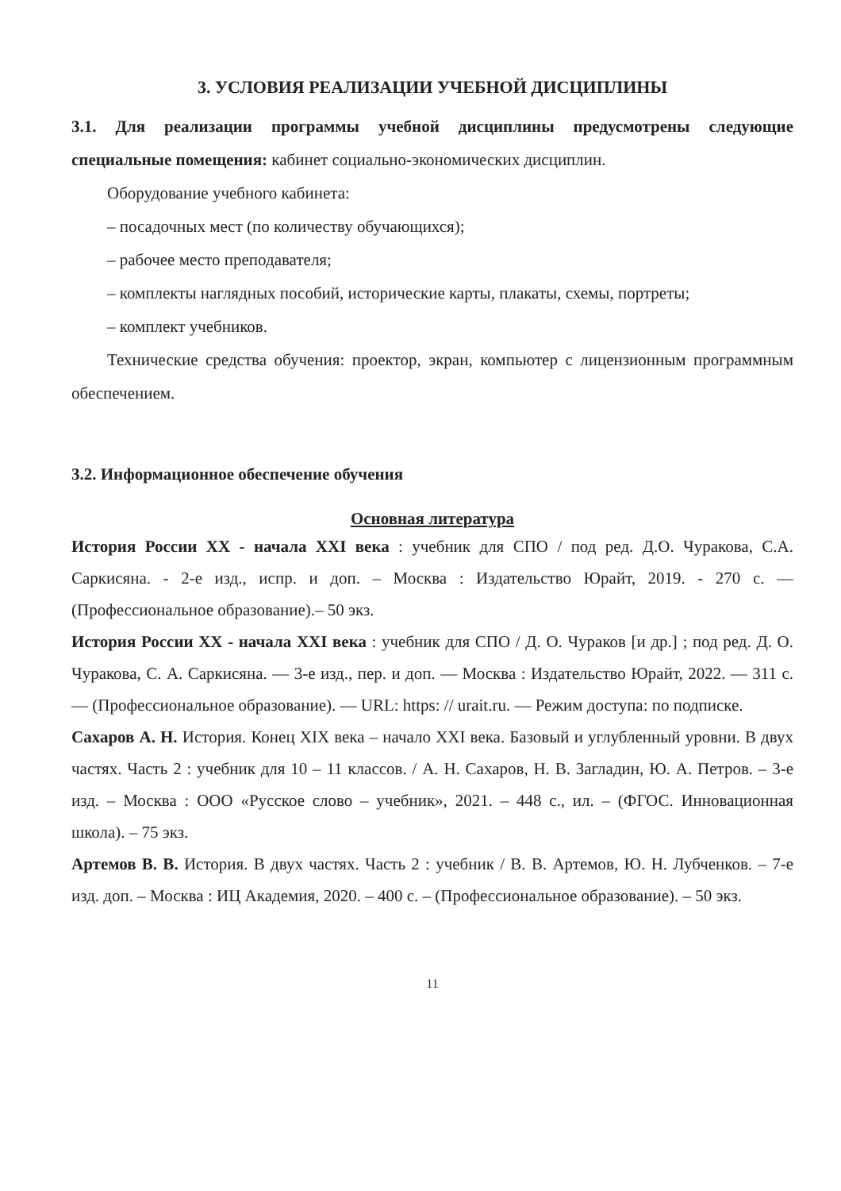3. УСЛОВИЯ РЕАЛИЗАЦИИ УЧЕБНОЙ ДИСЦИПЛИНЫ
3.1. Для реализации программы учебной дисциплины предусмотрены следующие специальные помещения: кабинет социально-экономических дисциплин.
Оборудование учебного кабинета:
– посадочных мест (по количеству обучающихся);
– рабочее место преподавателя;
– комплекты наглядных пособий, исторические карты, плакаты, схемы, портреты;
– комплект учебников.
Технические средства обучения: проектор, экран, компьютер с лицензионным программным обеспечением.
3.2. Информационное обеспечение обучения
Основная литература
История России XX - начала XXI века : учебник для СПО / под ред. Д.О. Чуракова, С.А. Саркисяна. - 2-е изд., испр. и доп. – Москва : Издательство Юрайт, 2019. - 270 с. — (Профессиональное образование).– 50 экз.
История России XX - начала XXI века : учебник для СПО / Д. О. Чураков [и др.] ; под ред. Д. О. Чуракова, С. А. Саркисяна. — 3-е изд., пер. и доп. — Москва : Издательство Юрайт, 2022. — 311 с. — (Профессиональное образование). — URL: https: // urait.ru. — Режим доступа: по подписке.
Сахаров А. Н. История. Конец XIX века – начало XXI века. Базовый и углубленный уровни. В двух частях. Часть 2 : учебник для 10 – 11 классов. / А. Н. Сахаров, Н. В. Загладин, Ю. А. Петров. – 3-е изд. – Москва : ООО «Русское слово – учебник», 2021. – 448 с., ил. – (ФГОС. Инновационная школа). – 75 экз.
Артемов В. В. История. В двух частях. Часть 2 : учебник / В. В. Артемов, Ю. Н. Лубченков. – 7-е изд. доп. – Москва : ИЦ Академия, 2020. – 400 с. – (Профессиональное образование). – 50 экз.
11